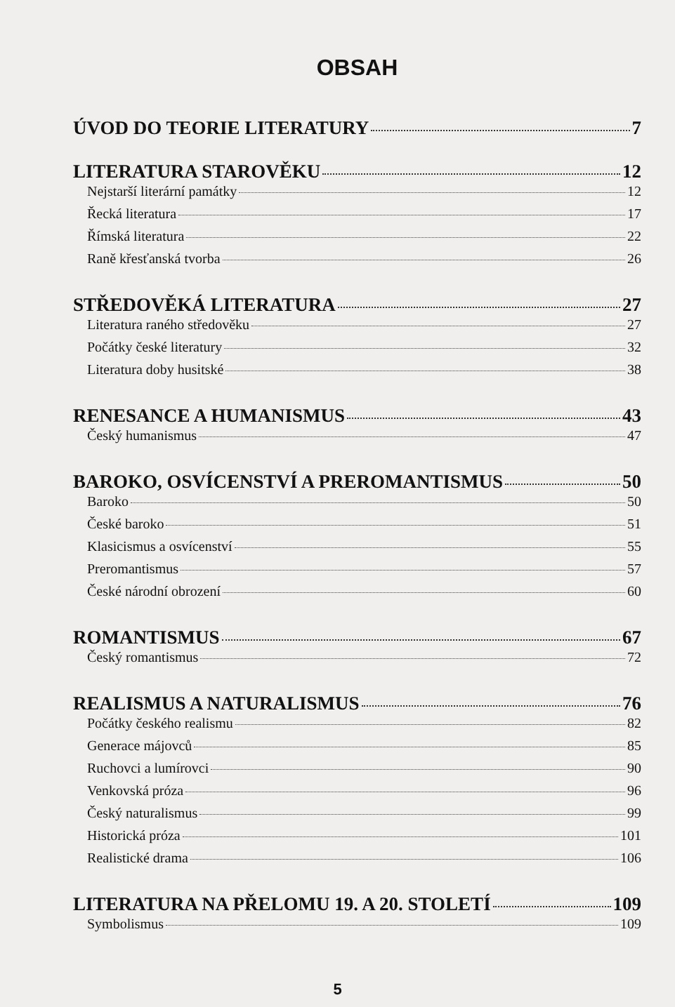OBSAH
ÚVOD DO TEORIE LITERATURY 7
LITERATURA STAROVĚKU 12
Nejstarší literární památky 12
Řecká literatura 17
Římská literatura 22
Raně křesťanská tvorba 26
STŘEDOVĚKÁ LITERATURA 27
Literatura raného středověku 27
Počátky české literatury 32
Literatura doby husitské 38
RENESANCE A HUMANISMUS 43
Český humanismus 47
BAROKO, OSVÍCENSTVÍ A PREROMANTISMUS 50
Baroko 50
České baroko 51
Klasicismus a osvícenství 55
Preromantismus 57
České národní obrození 60
ROMANTISMUS 67
Český romantismus 72
REALISMUS A NATURALISMUS 76
Počátky českého realismu 82
Generace májovců 85
Ruchovci a lumírovci 90
Venkovská próza 96
Český naturalismus 99
Historická próza 101
Realistické drama 106
LITERATURA NA PŘELOMU 19. A 20. STOLETÍ 109
Symbolismus 109
5